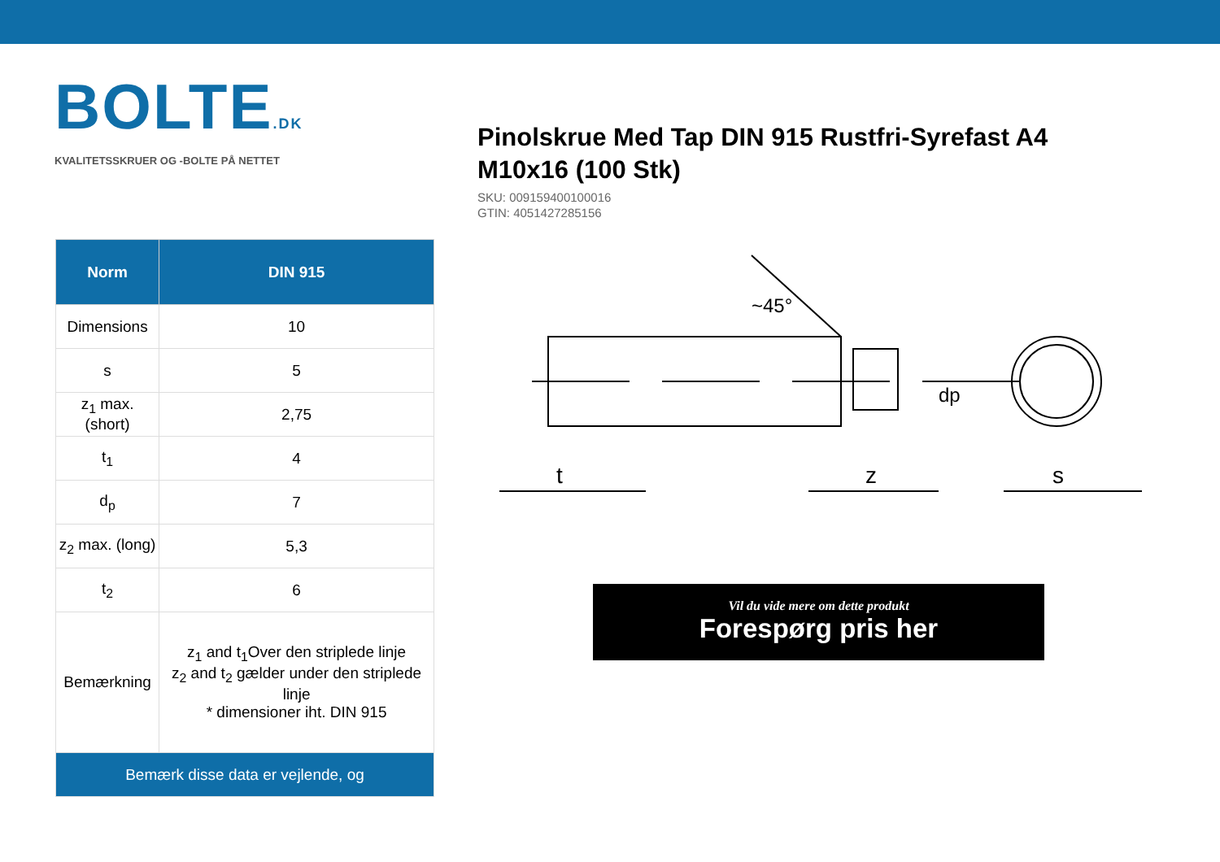BOLTE.DK
KVALITETSSKRUER OG -BOLTE PÅ NETTET
Pinolskrue Med Tap DIN 915 Rustfri-Syrefast A4 M10x16 (100 Stk)
SKU: 009159400100016
GTIN: 4051427285156
| Norm | DIN 915 |
| --- | --- |
| Dimensions | 10 |
| s | 5 |
| z<sub>1</sub> max. (short) | 2,75 |
| t<sub>1</sub> | 4 |
| d<sub>p</sub> | 7 |
| z<sub>2</sub> max. (long) | 5,3 |
| t<sub>2</sub> | 6 |
| Bemærkning | z<sub>1</sub> and t<sub>1</sub>Over den striplede linje z<sub>2</sub> and t<sub>2</sub> gælder under den striplede linje * dimensioner iht. DIN 915 |
| Bemærk disse data er vejlende, og | |
t
z
s
dp
~45°
Vil du vide mere om dette produkt
Forespørg pris her